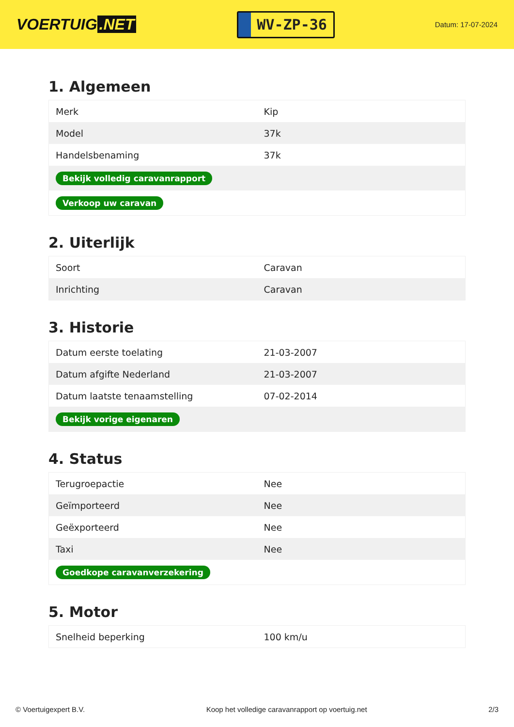VOERTUIG.NET
WV-ZP-36
Datum: 17-07-2024
1. Algemeen
| Merk | Kip |
| Model | 37k |
| Handelsbenaming | 37k |
| Bekijk volledig caravanrapport | |
| Verkoop uw caravan | |
2. Uiterlijk
| Soort | Caravan |
| Inrichting | Caravan |
3. Historie
| Datum eerste toelating | 21-03-2007 |
| Datum afgifte Nederland | 21-03-2007 |
| Datum laatste tenaamstelling | 07-02-2014 |
| Bekijk vorige eigenaren | |
4. Status
| Terugroepactie | Nee |
| Geïmporteerd | Nee |
| Geëxporteerd | Nee |
| Taxi | Nee |
| Goedkope caravanverzekering | |
5. Motor
| Snelheid beperking | 100 km/u |
© Voertuigexpert B.V. Koop het volledige caravanrapport op voertuig.net 2/3